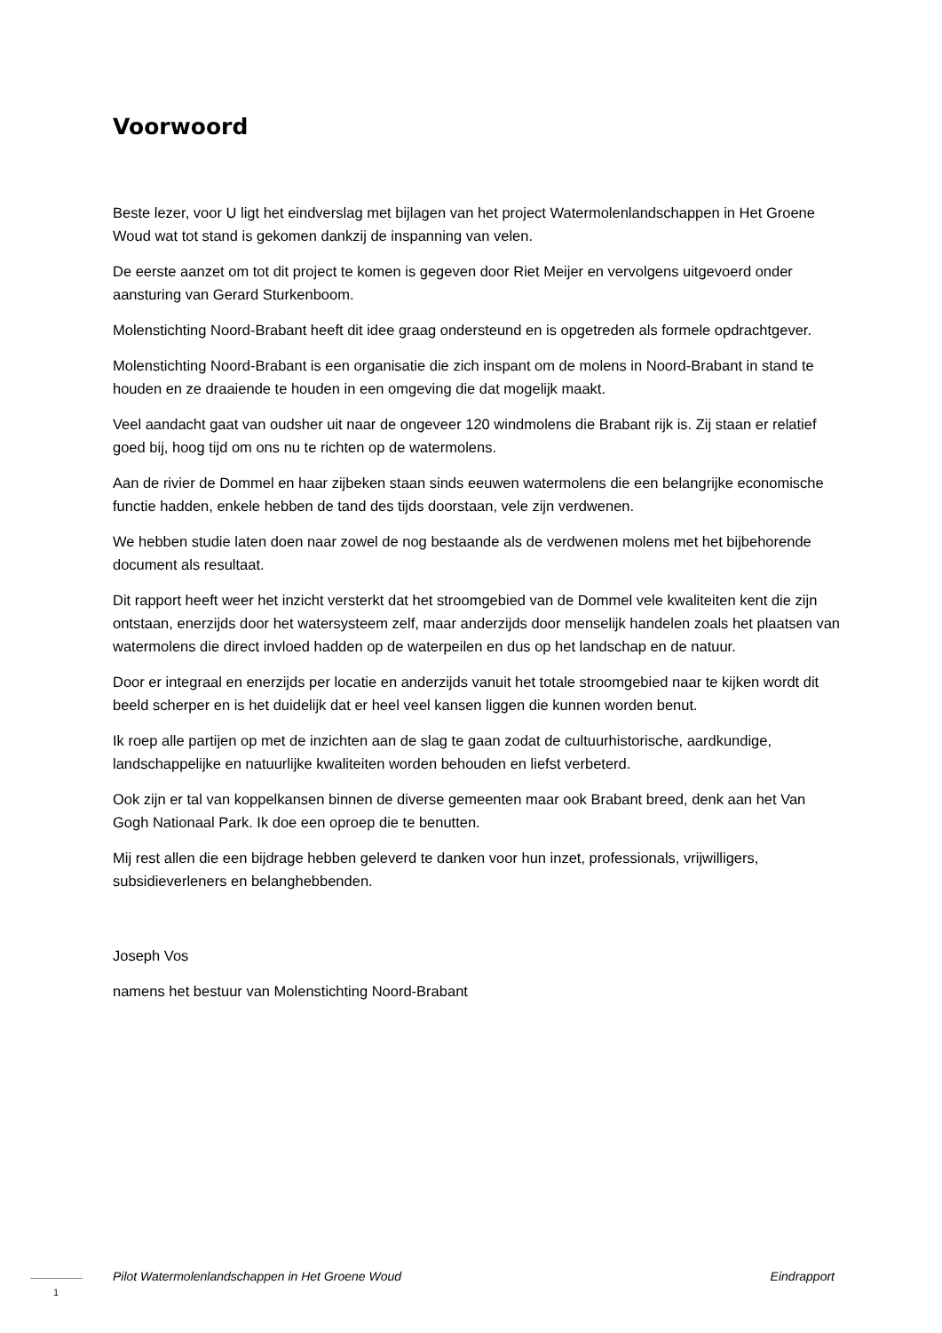Voorwoord
Beste lezer, voor U ligt het eindverslag met bijlagen van het project Watermolenlandschappen in Het Groene Woud wat tot stand is gekomen dankzij de inspanning van velen.
De eerste aanzet om tot dit project te komen is gegeven door Riet Meijer en vervolgens uitgevoerd onder aansturing van Gerard Sturkenboom.
Molenstichting Noord-Brabant heeft dit idee graag ondersteund en is opgetreden als formele opdrachtgever.
Molenstichting Noord-Brabant is een organisatie die zich inspant om de molens in Noord-Brabant in stand te houden en ze draaiende te houden in een omgeving die dat mogelijk maakt.
Veel aandacht gaat van oudsher uit naar de ongeveer 120 windmolens die Brabant rijk is. Zij staan er relatief goed bij, hoog tijd om ons nu te richten op de watermolens.
Aan de rivier de Dommel en haar zijbeken staan sinds eeuwen watermolens die een belangrijke economische functie hadden, enkele hebben de tand des tijds doorstaan, vele zijn verdwenen.
We hebben studie laten doen naar zowel de nog bestaande als de verdwenen molens met het bijbehorende document als resultaat.
Dit rapport heeft weer het inzicht versterkt dat het stroomgebied van de Dommel vele kwaliteiten kent die zijn ontstaan, enerzijds door het watersysteem zelf, maar anderzijds door menselijk handelen zoals het plaatsen van watermolens die direct invloed hadden op de waterpeilen en dus op het landschap en de natuur.
Door er integraal en enerzijds per locatie en anderzijds vanuit het totale stroomgebied naar te kijken wordt dit beeld scherper en is het duidelijk dat er heel veel kansen liggen die kunnen worden benut.
Ik roep alle partijen op met de inzichten aan de slag te gaan zodat de cultuurhistorische, aardkundige, landschappelijke en natuurlijke kwaliteiten worden behouden en liefst verbeterd.
Ook zijn er tal van koppelkansen binnen de diverse gemeenten maar ook Brabant breed, denk aan het Van Gogh Nationaal Park. Ik doe een oproep die te benutten.
Mij rest allen die een bijdrage hebben geleverd te danken voor hun inzet, professionals, vrijwilligers, subsidieverleners en belanghebbenden.
Joseph Vos
namens het bestuur van Molenstichting Noord-Brabant
Pilot Watermolenlandschappen in Het Groene Woud Eindrapport
1